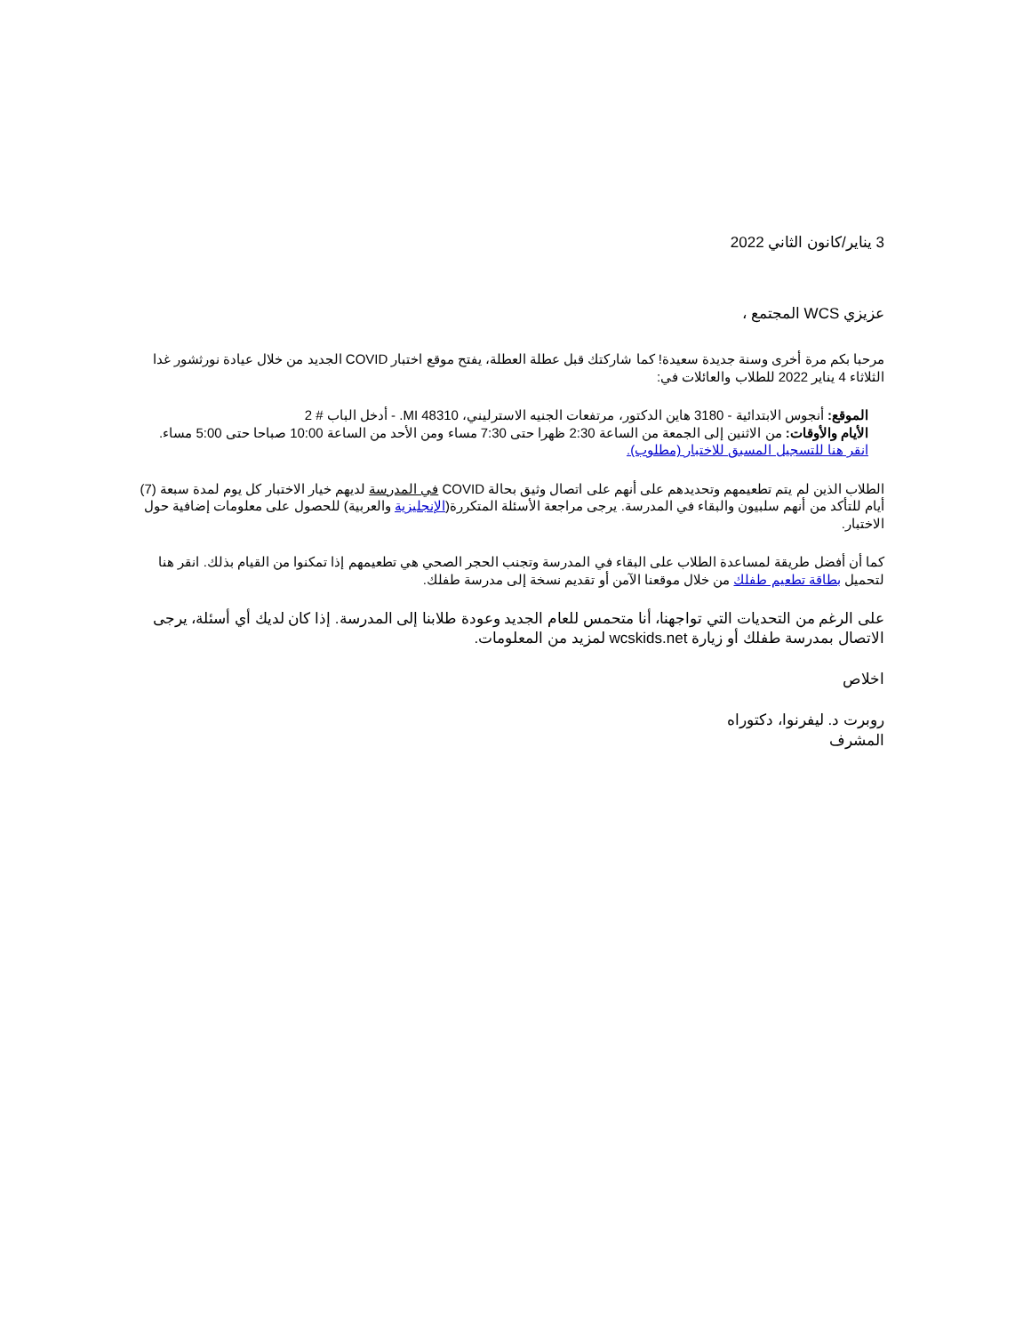3 يناير/كانون الثاني 2022
عزيزي WCS المجتمع ،
مرحبا بكم مرة أخرى وسنة جديدة سعيدة! كما شاركتك قبل عطلة العطلة، يفتح موقع اختبار COVID الجديد من خلال عيادة نورثشور غدا الثلاثاء 4 يناير 2022 للطلاب والعائلات في:
الموقع: أنجوس الابتدائية - 3180 هاين الدكتور، مرتفعات الجنيه الاسترليني، MI 48310. - أدخل الباب # 2
الأيام والأوقات: من الاثنين إلى الجمعة من الساعة 2:30 ظهرا حتى 7:30 مساء ومن الأحد من الساعة 10:00 صباحا حتى 5:00 مساء.
انقر هنا للتسجيل المسبق للاختبار (مطلوب).
الطلاب الذين لم يتم تطعيمهم وتحديدهم على أنهم على اتصال وثيق بحالة COVID في المدرسة لديهم خيار الاختبار كل يوم لمدة سبعة (7) أيام للتأكد من أنهم سلبيون والبقاء في المدرسة. يرجى مراجعة الأسئلة المتكررة(الإنجليزية والعربية) للحصول على معلومات إضافية حول الاختبار.
كما أن أفضل طريقة لمساعدة الطلاب على البقاء في المدرسة وتجنب الحجر الصحي هي تطعيمهم إذا تمكنوا من القيام بذلك. انقر هنا لتحميل بطاقة تطعيم طفلك من خلال موقعنا الآمن أو تقديم نسخة إلى مدرسة طفلك.
على الرغم من التحديات التي تواجهنا، أنا متحمس للعام الجديد وعودة طلابنا إلى المدرسة. إذا كان لديك أي أسئلة، يرجى الاتصال بمدرسة طفلك أو زيارة wcskids.net لمزيد من المعلومات.
اخلاص
روبرت د. ليفرنوا، دكتوراه
المشرف